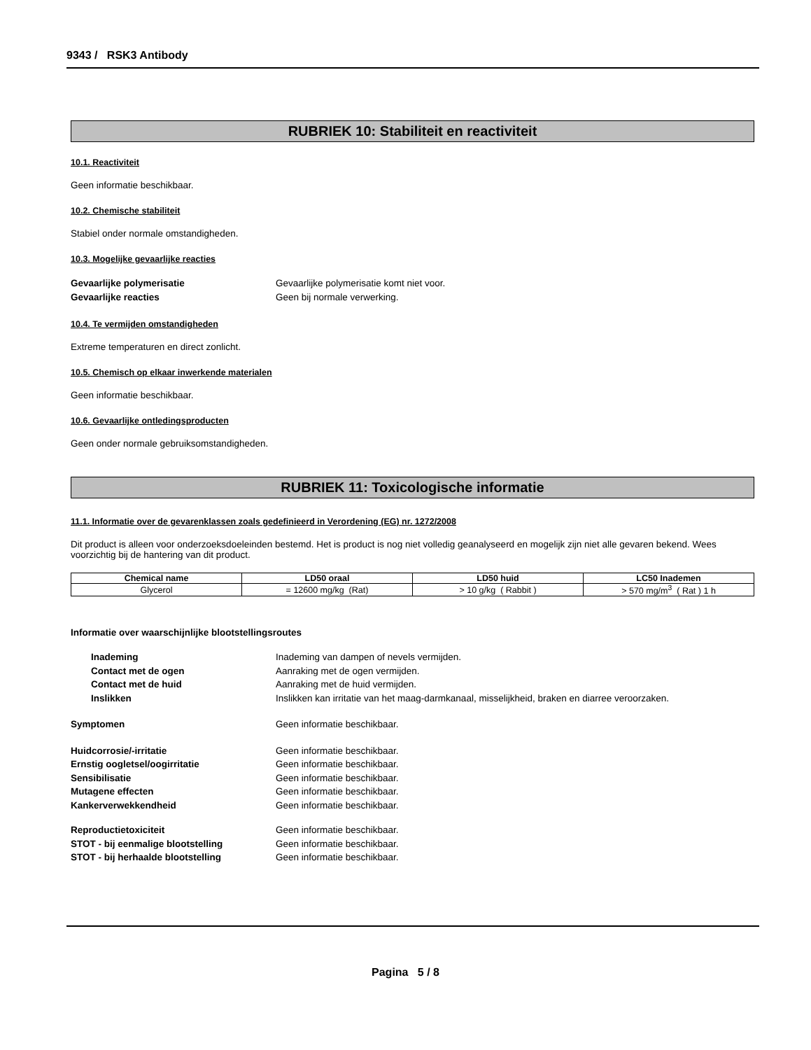9343 / RSK3 Antibody
RUBRIEK 10: Stabiliteit en reactiviteit
10.1. Reactiviteit
Geen informatie beschikbaar.
10.2. Chemische stabiliteit
Stabiel onder normale omstandigheden.
10.3. Mogelijke gevaarlijke reacties
Gevaarlijke polymerisatie Gevaarlijke polymerisatie komt niet voor.
Gevaarlijke reacties Geen bij normale verwerking.
10.4. Te vermijden omstandigheden
Extreme temperaturen en direct zonlicht.
10.5. Chemisch op elkaar inwerkende materialen
Geen informatie beschikbaar.
10.6. Gevaarlijke ontledingsproducten
Geen onder normale gebruiksomstandigheden.
RUBRIEK 11: Toxicologische informatie
11.1. Informatie over de gevarenklassen zoals gedefinieerd in Verordening (EG) nr. 1272/2008
Dit product is alleen voor onderzoeksdoeleinden bestemd. Het is product is nog niet volledig geanalyseerd en mogelijk zijn niet alle gevaren bekend. Wees voorzichtig bij de hantering van dit product.
| Chemical name | LD50 oraal | LD50 huid | LC50 Inademen |
| --- | --- | --- | --- |
| Glycerol | = 12600 mg/kg (Rat) | > 10 g/kg ( Rabbit ) | > 570 mg/m<sup>3</sup> ( Rat ) 1 h |
Informatie over waarschijnlijke blootstellingsroutes
Inademing Inademing van dampen of nevels vermijden.
Contact met de ogen Aanraking met de ogen vermijden.
Contact met de huid Aanraking met de huid vermijden.
Inslikken Inslikken kan irritatie van het maag-darmkanaal, misselijkheid, braken en diarree veroorzaken.
Symptomen Geen informatie beschikbaar.
Huidcorrosie/-irritatie Geen informatie beschikbaar.
Ernstig oogletsel/oogirritatie Geen informatie beschikbaar.
Sensibilisatie Geen informatie beschikbaar.
Mutagene effecten Geen informatie beschikbaar.
Kankerverwekkendheid Geen informatie beschikbaar.
Reproductietoxiciteit Geen informatie beschikbaar.
STOT - bij eenmalige blootstelling Geen informatie beschikbaar.
STOT - bij herhaalde blootstelling Geen informatie beschikbaar.
Pagina 5 / 8